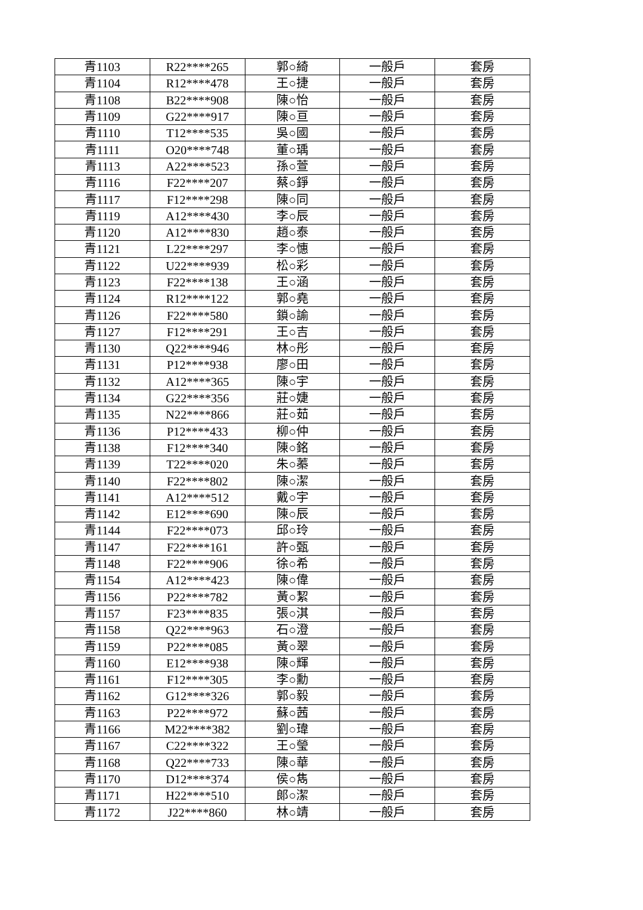| 青1103 | R22****265 | 郭○綺 | 一般戶 | 套房 |
| 青1104 | R12****478 | 王○捷 | 一般戶 | 套房 |
| 青1108 | B22****908 | 陳○怡 | 一般戶 | 套房 |
| 青1109 | G22****917 | 陳○亘 | 一般戶 | 套房 |
| 青1110 | T12****535 | 吳○國 | 一般戶 | 套房 |
| 青1111 | O20****748 | 董○瑀 | 一般戶 | 套房 |
| 青1113 | A22****523 | 孫○萱 | 一般戶 | 套房 |
| 青1116 | F22****207 | 蔡○錚 | 一般戶 | 套房 |
| 青1117 | F12****298 | 陳○同 | 一般戶 | 套房 |
| 青1119 | A12****430 | 李○辰 | 一般戶 | 套房 |
| 青1120 | A12****830 | 趙○泰 | 一般戶 | 套房 |
| 青1121 | L22****297 | 李○憓 | 一般戶 | 套房 |
| 青1122 | U22****939 | 松○彩 | 一般戶 | 套房 |
| 青1123 | F22****138 | 王○涵 | 一般戶 | 套房 |
| 青1124 | R12****122 | 郭○堯 | 一般戶 | 套房 |
| 青1126 | F22****580 | 鎖○諭 | 一般戶 | 套房 |
| 青1127 | F12****291 | 王○吉 | 一般戶 | 套房 |
| 青1130 | Q22****946 | 林○彤 | 一般戶 | 套房 |
| 青1131 | P12****938 | 廖○田 | 一般戶 | 套房 |
| 青1132 | A12****365 | 陳○宇 | 一般戶 | 套房 |
| 青1134 | G22****356 | 莊○婕 | 一般戶 | 套房 |
| 青1135 | N22****866 | 莊○茹 | 一般戶 | 套房 |
| 青1136 | P12****433 | 柳○仲 | 一般戶 | 套房 |
| 青1138 | F12****340 | 陳○銘 | 一般戶 | 套房 |
| 青1139 | T22****020 | 朱○蓁 | 一般戶 | 套房 |
| 青1140 | F22****802 | 陳○潔 | 一般戶 | 套房 |
| 青1141 | A12****512 | 戴○宇 | 一般戶 | 套房 |
| 青1142 | E12****690 | 陳○辰 | 一般戶 | 套房 |
| 青1144 | F22****073 | 邱○玲 | 一般戶 | 套房 |
| 青1147 | F22****161 | 許○甄 | 一般戶 | 套房 |
| 青1148 | F22****906 | 徐○希 | 一般戶 | 套房 |
| 青1154 | A12****423 | 陳○偉 | 一般戶 | 套房 |
| 青1156 | P22****782 | 黃○絜 | 一般戶 | 套房 |
| 青1157 | F23****835 | 張○淇 | 一般戶 | 套房 |
| 青1158 | Q22****963 | 石○澄 | 一般戶 | 套房 |
| 青1159 | P22****085 | 黃○翠 | 一般戶 | 套房 |
| 青1160 | E12****938 | 陳○輝 | 一般戶 | 套房 |
| 青1161 | F12****305 | 李○勳 | 一般戶 | 套房 |
| 青1162 | G12****326 | 郭○毅 | 一般戶 | 套房 |
| 青1163 | P22****972 | 蘇○茜 | 一般戶 | 套房 |
| 青1166 | M22****382 | 劉○瑋 | 一般戶 | 套房 |
| 青1167 | C22****322 | 王○瑩 | 一般戶 | 套房 |
| 青1168 | Q22****733 | 陳○華 | 一般戶 | 套房 |
| 青1170 | D12****374 | 侯○雋 | 一般戶 | 套房 |
| 青1171 | H22****510 | 郎○潔 | 一般戶 | 套房 |
| 青1172 | J22****860 | 林○靖 | 一般戶 | 套房 |